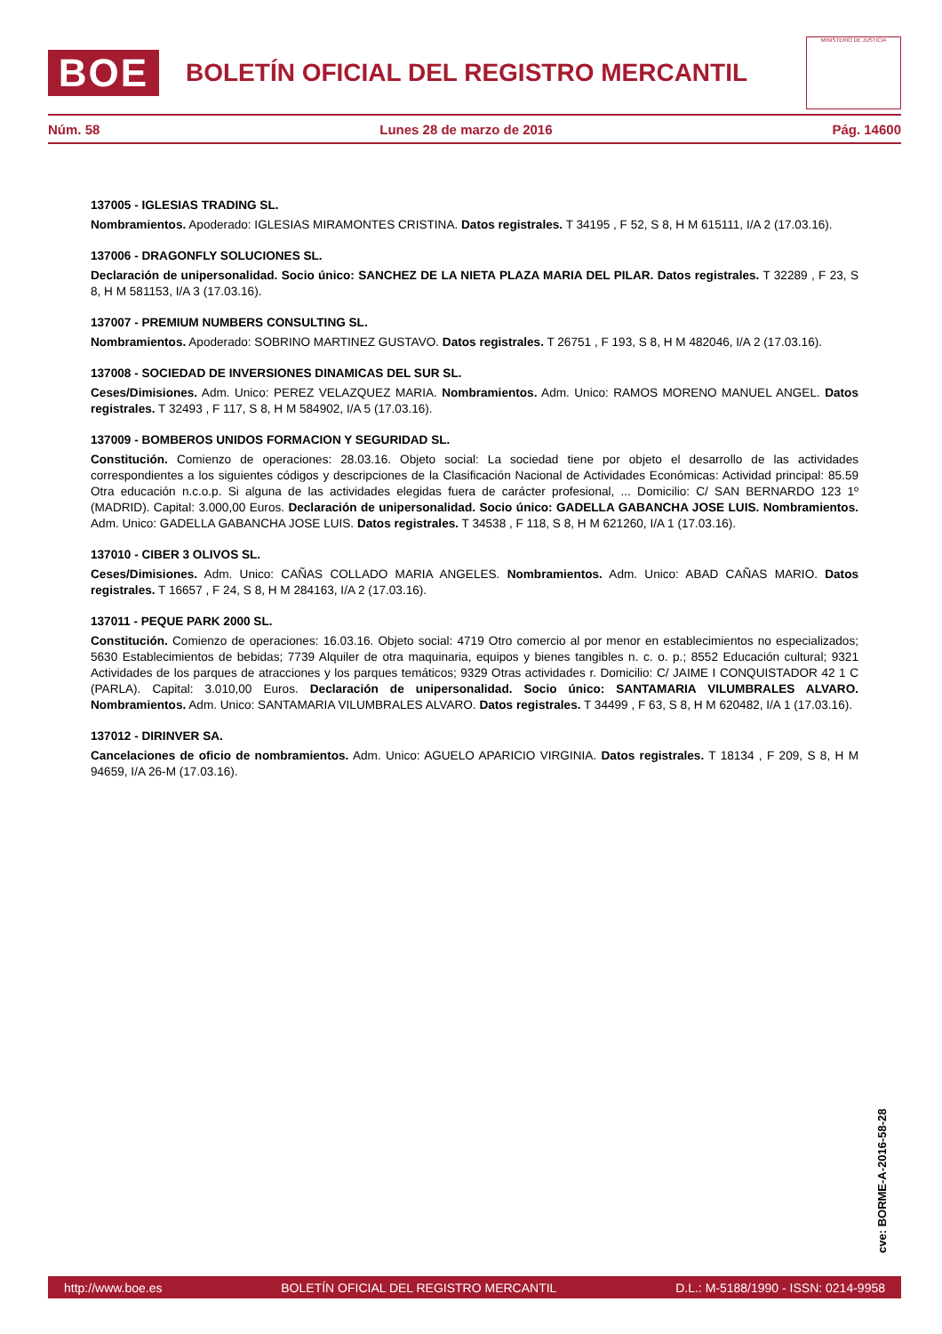BOE
BOLETÍN OFICIAL DEL REGISTRO MERCANTIL
MINISTERIO DE JUSTICIA
Núm. 58 Lunes 28 de marzo de 2016 Pág. 14600
137005 - IGLESIAS TRADING SL.
Nombramientos. Apoderado: IGLESIAS MIRAMONTES CRISTINA. Datos registrales. T 34195 , F 52, S 8, H M 615111, I/A 2 (17.03.16).
137006 - DRAGONFLY SOLUCIONES SL.
Declaración de unipersonalidad. Socio único: SANCHEZ DE LA NIETA PLAZA MARIA DEL PILAR. Datos registrales. T 32289 , F 23, S 8, H M 581153, I/A 3 (17.03.16).
137007 - PREMIUM NUMBERS CONSULTING SL.
Nombramientos. Apoderado: SOBRINO MARTINEZ GUSTAVO. Datos registrales. T 26751 , F 193, S 8, H M 482046, I/A 2 (17.03.16).
137008 - SOCIEDAD DE INVERSIONES DINAMICAS DEL SUR SL.
Ceses/Dimisiones. Adm. Unico: PEREZ VELAZQUEZ MARIA. Nombramientos. Adm. Unico: RAMOS MORENO MANUEL ANGEL. Datos registrales. T 32493 , F 117, S 8, H M 584902, I/A 5 (17.03.16).
137009 - BOMBEROS UNIDOS FORMACION Y SEGURIDAD SL.
Constitución. Comienzo de operaciones: 28.03.16. Objeto social: La sociedad tiene por objeto el desarrollo de las actividades correspondientes a los siguientes códigos y descripciones de la Clasificación Nacional de Actividades Económicas: Actividad principal: 85.59 Otra educación n.c.o.p. Si alguna de las actividades elegidas fuera de carácter profesional, ... Domicilio: C/ SAN BERNARDO 123 1º (MADRID). Capital: 3.000,00 Euros. Declaración de unipersonalidad. Socio único: GADELLA GABANCHA JOSE LUIS. Nombramientos. Adm. Unico: GADELLA GABANCHA JOSE LUIS. Datos registrales. T 34538 , F 118, S 8, H M 621260, I/A 1 (17.03.16).
137010 - CIBER 3 OLIVOS SL.
Ceses/Dimisiones. Adm. Unico: CAÑAS COLLADO MARIA ANGELES. Nombramientos. Adm. Unico: ABAD CAÑAS MARIO. Datos registrales. T 16657 , F 24, S 8, H M 284163, I/A 2 (17.03.16).
137011 - PEQUE PARK 2000 SL.
Constitución. Comienzo de operaciones: 16.03.16. Objeto social: 4719 Otro comercio al por menor en establecimientos no especializados; 5630 Establecimientos de bebidas; 7739 Alquiler de otra maquinaria, equipos y bienes tangibles n. c. o. p.; 8552 Educación cultural; 9321 Actividades de los parques de atracciones y los parques temáticos; 9329 Otras actividades r. Domicilio: C/ JAIME I CONQUISTADOR 42 1 C (PARLA). Capital: 3.010,00 Euros. Declaración de unipersonalidad. Socio único: SANTAMARIA VILUMBRALES ALVARO. Nombramientos. Adm. Unico: SANTAMARIA VILUMBRALES ALVARO. Datos registrales. T 34499 , F 63, S 8, H M 620482, I/A 1 (17.03.16).
137012 - DIRINVER SA.
Cancelaciones de oficio de nombramientos. Adm. Unico: AGUELO APARICIO VIRGINIA. Datos registrales. T 18134 , F 209, S 8, H M 94659, I/A 26-M (17.03.16).
cve: BORME-A-2016-58-28
http://www.boe.es BOLETÍN OFICIAL DEL REGISTRO MERCANTIL D.L.: M-5188/1990 - ISSN: 0214-9958